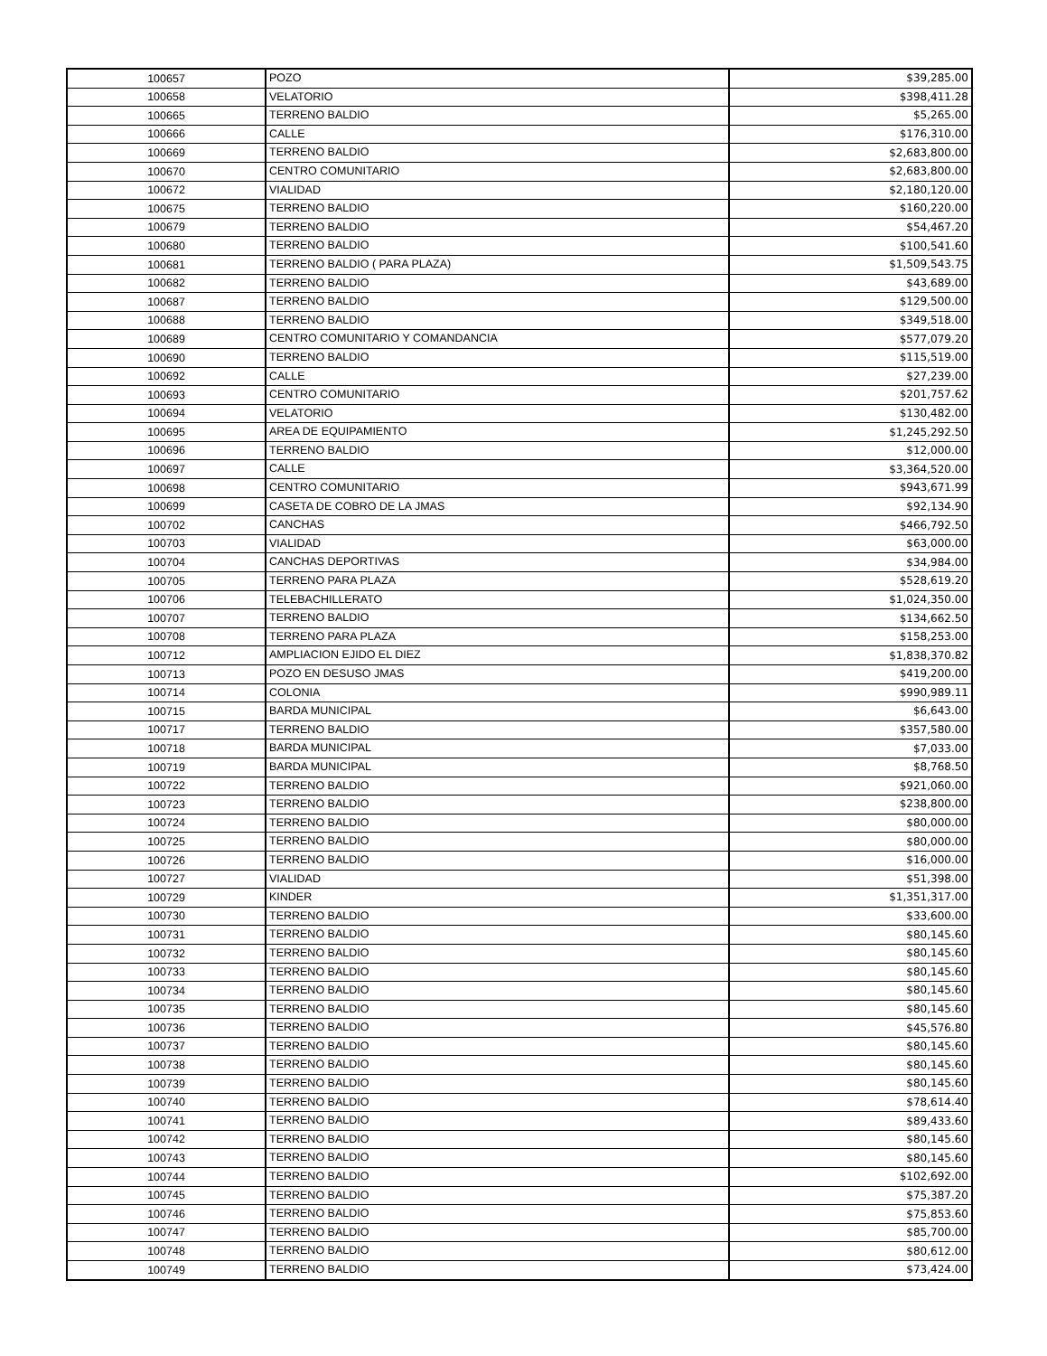| 100657 | POZO | $39,285.00 |
| 100658 | VELATORIO | $398,411.28 |
| 100665 | TERRENO BALDIO | $5,265.00 |
| 100666 | CALLE | $176,310.00 |
| 100669 | TERRENO BALDIO | $2,683,800.00 |
| 100670 | CENTRO COMUNITARIO | $2,683,800.00 |
| 100672 | VIALIDAD | $2,180,120.00 |
| 100675 | TERRENO BALDIO | $160,220.00 |
| 100679 | TERRENO BALDIO | $54,467.20 |
| 100680 | TERRENO BALDIO | $100,541.60 |
| 100681 | TERRENO BALDIO ( PARA PLAZA) | $1,509,543.75 |
| 100682 | TERRENO BALDIO | $43,689.00 |
| 100687 | TERRENO BALDIO | $129,500.00 |
| 100688 | TERRENO BALDIO | $349,518.00 |
| 100689 | CENTRO COMUNITARIO Y COMANDANCIA | $577,079.20 |
| 100690 | TERRENO BALDIO | $115,519.00 |
| 100692 | CALLE | $27,239.00 |
| 100693 | CENTRO COMUNITARIO | $201,757.62 |
| 100694 | VELATORIO | $130,482.00 |
| 100695 | AREA DE EQUIPAMIENTO | $1,245,292.50 |
| 100696 | TERRENO BALDIO | $12,000.00 |
| 100697 | CALLE | $3,364,520.00 |
| 100698 | CENTRO COMUNITARIO | $943,671.99 |
| 100699 | CASETA DE COBRO DE LA JMAS | $92,134.90 |
| 100702 | CANCHAS | $466,792.50 |
| 100703 | VIALIDAD | $63,000.00 |
| 100704 | CANCHAS DEPORTIVAS | $34,984.00 |
| 100705 | TERRENO PARA PLAZA | $528,619.20 |
| 100706 | TELEBACHILLERATO | $1,024,350.00 |
| 100707 | TERRENO BALDIO | $134,662.50 |
| 100708 | TERRENO PARA PLAZA | $158,253.00 |
| 100712 | AMPLIACION EJIDO EL DIEZ | $1,838,370.82 |
| 100713 | POZO EN DESUSO JMAS | $419,200.00 |
| 100714 | COLONIA | $990,989.11 |
| 100715 | BARDA MUNICIPAL | $6,643.00 |
| 100717 | TERRENO BALDIO | $357,580.00 |
| 100718 | BARDA MUNICIPAL | $7,033.00 |
| 100719 | BARDA MUNICIPAL | $8,768.50 |
| 100722 | TERRENO BALDIO | $921,060.00 |
| 100723 | TERRENO BALDIO | $238,800.00 |
| 100724 | TERRENO BALDIO | $80,000.00 |
| 100725 | TERRENO BALDIO | $80,000.00 |
| 100726 | TERRENO BALDIO | $16,000.00 |
| 100727 | VIALIDAD | $51,398.00 |
| 100729 | KINDER | $1,351,317.00 |
| 100730 | TERRENO BALDIO | $33,600.00 |
| 100731 | TERRENO BALDIO | $80,145.60 |
| 100732 | TERRENO BALDIO | $80,145.60 |
| 100733 | TERRENO BALDIO | $80,145.60 |
| 100734 | TERRENO BALDIO | $80,145.60 |
| 100735 | TERRENO BALDIO | $80,145.60 |
| 100736 | TERRENO BALDIO | $45,576.80 |
| 100737 | TERRENO BALDIO | $80,145.60 |
| 100738 | TERRENO BALDIO | $80,145.60 |
| 100739 | TERRENO BALDIO | $80,145.60 |
| 100740 | TERRENO BALDIO | $78,614.40 |
| 100741 | TERRENO BALDIO | $89,433.60 |
| 100742 | TERRENO BALDIO | $80,145.60 |
| 100743 | TERRENO BALDIO | $80,145.60 |
| 100744 | TERRENO BALDIO | $102,692.00 |
| 100745 | TERRENO BALDIO | $75,387.20 |
| 100746 | TERRENO BALDIO | $75,853.60 |
| 100747 | TERRENO BALDIO | $85,700.00 |
| 100748 | TERRENO BALDIO | $80,612.00 |
| 100749 | TERRENO BALDIO | $73,424.00 |